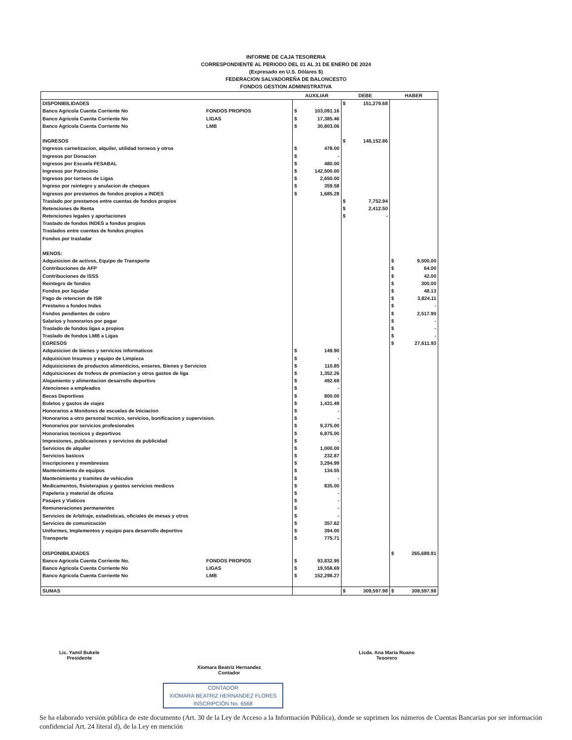INFORME DE CAJA TESORERIA
CORRESPONDIENTE AL PERIODO DEL 01 AL 31 DE ENERO DE 2024
(Expresado en U.S. Dólares $)
FEDERACION SALVADOREÑA DE BALONCESTO
FONDOS GESTION ADMINISTRATIVA
| | | AUXILIAR | | DEBE | | HABER | |
| --- | --- | --- | --- | --- | --- | --- | --- |
| DISPONIBILIDADES | | | | $ | 151,279.68 | | |
| Banco Agricola Cuenta Corriente No | FONDOS PROPIOS | $ | 103,091.16 | | | | |
| Banco Agricola Cuenta Corriente No | LIGAS | $ | 17,385.46 | | | | |
| Banco Agricola Cuenta Corriente No | LMB | $ | 30,803.06 | | | | |
| INGRESOS | | | | $ | 148,152.86 | | |
| Ingresos carnetizacion, alquiler, utilidad torneos y otros | | $ | 478.00 | | | | |
| Ingresos por Donacion | | $ | - | | | | |
| Ingresos por Escuela FESABAL | | $ | 480.00 | | | | |
| Ingresos por Patrocinio | | $ | 142,500.00 | | | | |
| Ingresos por torneos de Ligas | | $ | 2,650.00 | | | | |
| Ingreso por reintegro y anulacion de cheques | | $ | 359.58 | | | | |
| Ingresos por prestamos de fondos propios a INDES | | $ | 1,685.28 | | | | |
| Traslado por prestamos entre cuentas de fondos propios | | | | $ | 7,752.94 | | |
| Retenciones de Renta | | | | $ | 2,412.50 | | |
| Retenciones legales y aportaciones | | | | $ | - | | |
| Traslado de fondos INDES a fondos propios | | | | | | | |
| Traslados entre cuentas de fondos propios | | | | | | | |
| Fondos por trasladar | | | | | | | |
| MENOS: | | | | | | | |
| Adquisicion de activos, Equipo de Transporte | | | | | | $ | 9,500.00 |
| Contribuciones de AFP | | | | | | $ | 64.00 |
| Contribuciones de ISSS | | | | | | $ | 42.00 |
| Reintegro de fondos | | | | | | $ | 300.00 |
| Fondos por liquidar | | | | | | $ | 48.13 |
| Pago de retencion de ISR | | | | | | $ | 3,824.11 |
| Prestamo a fondos Indes | | | | | | $ | - |
| Fondos pendientes de cobro | | | | | | $ | 2,517.90 |
| Salarios y honorarios por pagar | | | | | | $ | - |
| Traslado de fondos ligas a propios | | | | | | $ | - |
| Traslado de fondos LMB a Ligas | | | | | | $ | - |
| EGRESOS | | | | | | $ | 27,611.93 |
| Adquisicion de bienes y servicios informaticos | | $ | 149.90 | | | | |
| Adquisicion Insumos y equipo de Limpieza | | $ | - | | | | |
| Adquisiciones de productos alimenticios, enseres, Bienes y Servicios | | $ | 110.85 | | | | |
| Adquisiciones de trofeos de premiacion y otros gastos de liga | | $ | 1,352.26 | | | | |
| Alojamiento y alimentacion desarrollo deportivo | | $ | 492.69 | | | | |
| Atenciones a empleados | | $ | - | | | | |
| Becas Deportivas | | $ | 800.00 | | | | |
| Boletos y gastos de viajes | | $ | 1,431.49 | | | | |
| Honorarios a Monitores de escuelas de Iniciacion | | $ | - | | | | |
| Honorarios a otro personal tecnico, servicios, bonificacion y supervision. | | $ | - | | | | |
| Honorarios por servicios profesionales | | $ | 9,375.00 | | | | |
| Honorarios tecnicos y deportivos | | $ | 6,875.00 | | | | |
| Impresiones, publicaciones y servicios de publicidad | | $ | - | | | | |
| Servicios de alquiler | | $ | 1,000.00 | | | | |
| Servicios basicos | | $ | 232.87 | | | | |
| Inscripciones y membresias | | $ | 3,294.99 | | | | |
| Mantenimiento de equipos | | $ | 134.55 | | | | |
| Mantenimiento y tramites de vehiculos | | $ | - | | | | |
| Medicamentos, fisioterapias y gastos servicios medicos | | $ | 835.00 | | | | |
| Papeleria y material de oficina | | $ | - | | | | |
| Pasajes y Viaticos | | $ | - | | | | |
| Remuneraciones permanentes | | $ | - | | | | |
| Servicios de Arbitraje, estadisticas, oficiales de mesas y otros | | $ | - | | | | |
| Servicios de comunicación | | $ | 357.62 | | | | |
| Uniformes, Implementos y equipo para desarrollo deportivo | | $ | 394.00 | | | | |
| Transporte | | $ | 775.71 | | | | |
| DISPONIBILIDADES | | | | | | $ | 265,689.91 |
| Banco Agricola Cuenta Corriente No. | FONDOS PROPIOS | $ | 93,832.95 | | | | |
| Banco Agricola Cuenta Corriente No | LIGAS | $ | 19,558.69 | | | | |
| Banco Agricola Cuenta Corriente No | LMB | $ | 152,298.27 | | | | |
| SUMAS | | | | $ | 309,597.98 | $ | 309,597.98 |
Lic. Yamil Bukele
Presidente
Xiomara Beatriz Hernandez
Contador
Licda. Ana Maria Ruano
Tesorero
CONTADOR
XIOMARA BEATRIZ HERNANDEZ FLORES
INSCRIPCIÓN No. 6568
Se ha elaborado versión pública de este documento (Art. 30 de la Ley de Acceso a la Información Pública), donde se suprimen los números de Cuentas Bancarias por ser información confidencial Art. 24 literal d), de la Ley en mención